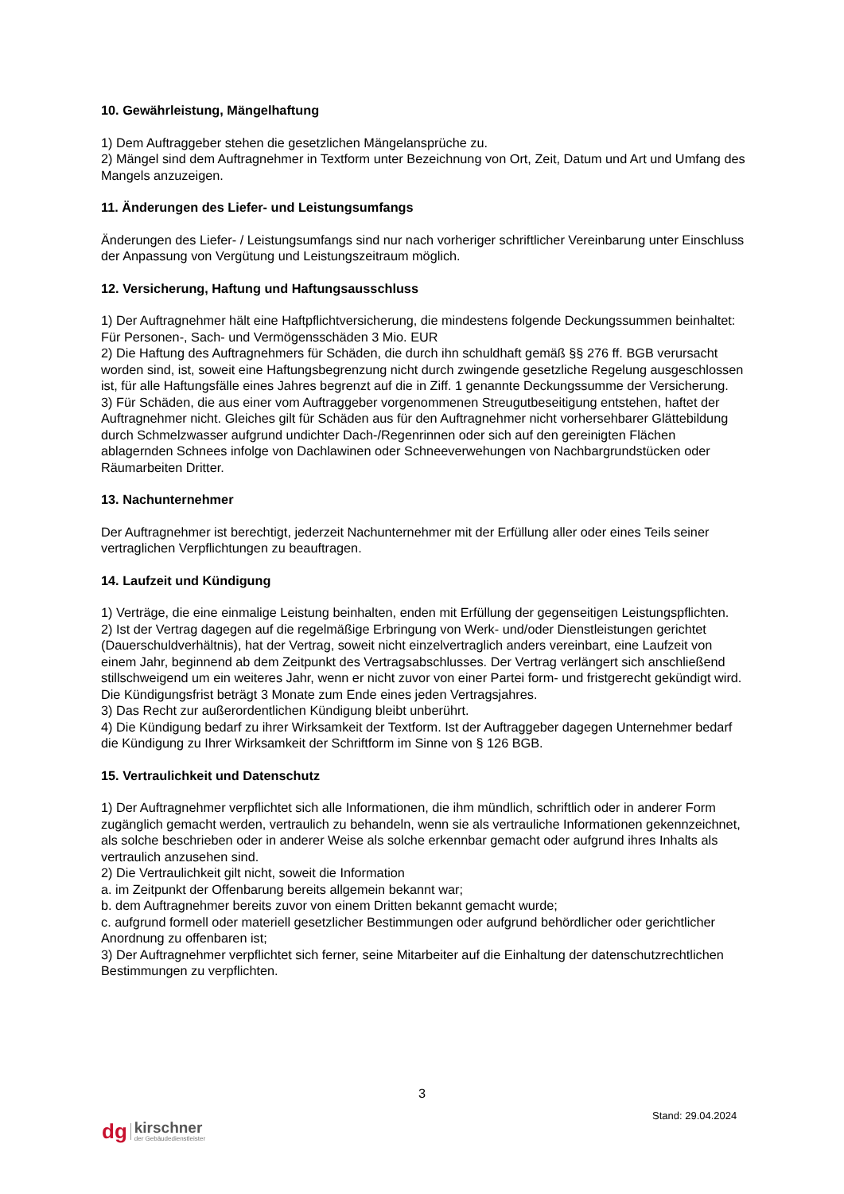10. Gewährleistung, Mängelhaftung
1) Dem Auftraggeber stehen die gesetzlichen Mängelansprüche zu.
2) Mängel sind dem Auftragnehmer in Textform unter Bezeichnung von Ort, Zeit, Datum und Art und Umfang des Mangels anzuzeigen.
11. Änderungen des Liefer- und Leistungsumfangs
Änderungen des Liefer- / Leistungsumfangs sind nur nach vorheriger schriftlicher Vereinbarung unter Einschluss der Anpassung von Vergütung und Leistungszeitraum möglich.
12. Versicherung, Haftung und Haftungsausschluss
1) Der Auftragnehmer hält eine Haftpflichtversicherung, die mindestens folgende Deckungssummen beinhaltet: Für Personen-, Sach- und Vermögensschäden 3 Mio. EUR
2) Die Haftung des Auftragnehmers für Schäden, die durch ihn schuldhaft gemäß §§ 276 ff. BGB verursacht worden sind, ist, soweit eine Haftungsbegrenzung nicht durch zwingende gesetzliche Regelung ausgeschlossen ist, für alle Haftungsfälle eines Jahres begrenzt auf die in Ziff. 1 genannte Deckungssumme der Versicherung.
3) Für Schäden, die aus einer vom Auftraggeber vorgenommenen Streugutbeseitigung entstehen, haftet der Auftragnehmer nicht. Gleiches gilt für Schäden aus für den Auftragnehmer nicht vorhersehbarer Glättebildung durch Schmelzwasser aufgrund undichter Dach-/Regenrinnen oder sich auf den gereinigten Flächen ablagernden Schnees infolge von Dachlawinen oder Schneeverwehungen von Nachbargrundstücken oder Räumarbeiten Dritter.
13. Nachunternehmer
Der Auftragnehmer ist berechtigt, jederzeit Nachunternehmer mit der Erfüllung aller oder eines Teils seiner vertraglichen Verpflichtungen zu beauftragen.
14. Laufzeit und Kündigung
1) Verträge, die eine einmalige Leistung beinhalten, enden mit Erfüllung der gegenseitigen Leistungspflichten.
2) Ist der Vertrag dagegen auf die regelmäßige Erbringung von Werk- und/oder Dienstleistungen gerichtet (Dauerschuldverhältnis), hat der Vertrag, soweit nicht einzelvertraglich anders vereinbart, eine Laufzeit von einem Jahr, beginnend ab dem Zeitpunkt des Vertragsabschlusses. Der Vertrag verlängert sich anschließend stillschweigend um ein weiteres Jahr, wenn er nicht zuvor von einer Partei form- und fristgerecht gekündigt wird. Die Kündigungsfrist beträgt 3 Monate zum Ende eines jeden Vertragsjahres.
3) Das Recht zur außerordentlichen Kündigung bleibt unberührt.
4) Die Kündigung bedarf zu ihrer Wirksamkeit der Textform. Ist der Auftraggeber dagegen Unternehmer bedarf die Kündigung zu Ihrer Wirksamkeit der Schriftform im Sinne von § 126 BGB.
15. Vertraulichkeit und Datenschutz
1) Der Auftragnehmer verpflichtet sich alle Informationen, die ihm mündlich, schriftlich oder in anderer Form zugänglich gemacht werden, vertraulich zu behandeln, wenn sie als vertrauliche Informationen gekennzeichnet, als solche beschrieben oder in anderer Weise als solche erkennbar gemacht oder aufgrund ihres Inhalts als vertraulich anzusehen sind.
2) Die Vertraulichkeit gilt nicht, soweit die Information
a. im Zeitpunkt der Offenbarung bereits allgemein bekannt war;
b. dem Auftragnehmer bereits zuvor von einem Dritten bekannt gemacht wurde;
c. aufgrund formell oder materiell gesetzlicher Bestimmungen oder aufgrund behördlicher oder gerichtlicher Anordnung zu offenbaren ist;
3) Der Auftragnehmer verpflichtet sich ferner, seine Mitarbeiter auf die Einhaltung der datenschutzrechtlichen Bestimmungen zu verpflichten.
3
Stand: 29.04.2024
dg
kirschner
der Gebäudedienstleister